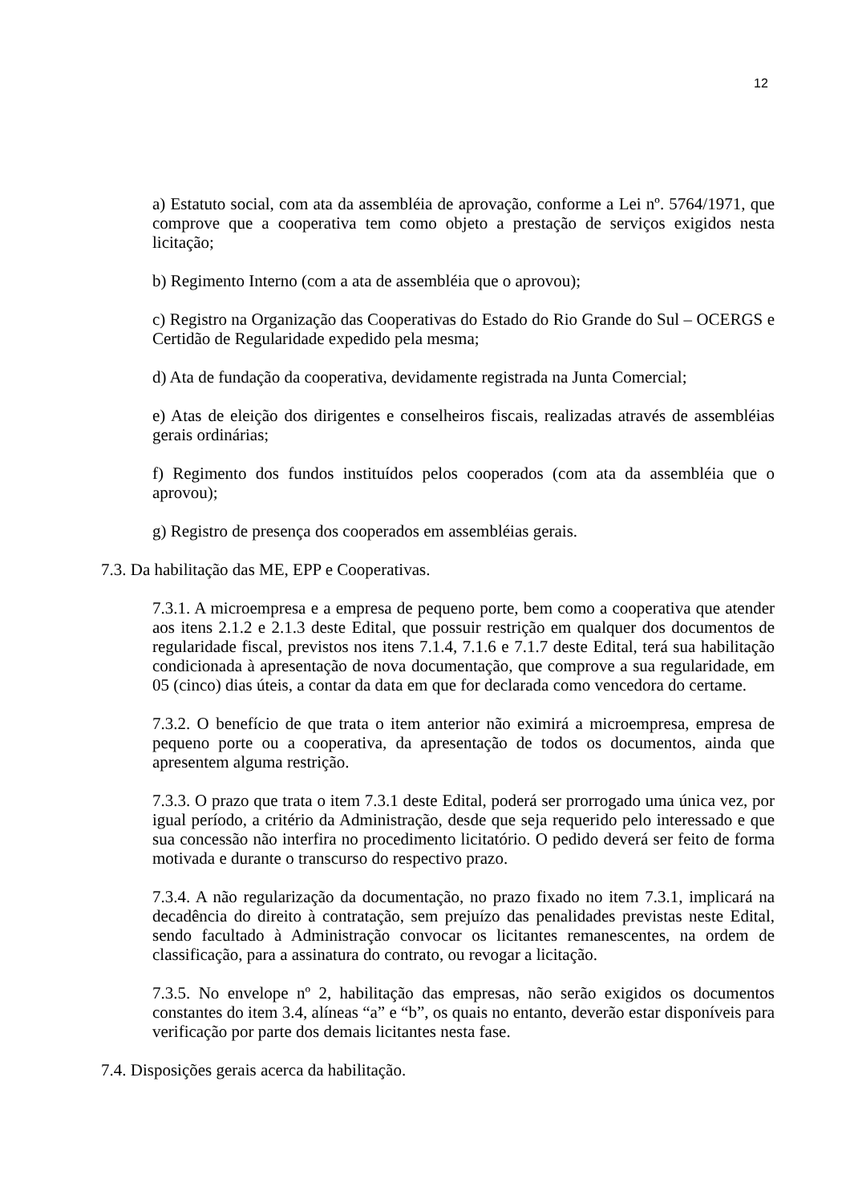12
a) Estatuto social, com ata da assembléia de aprovação, conforme a Lei nº. 5764/1971, que comprove que a cooperativa tem como objeto a prestação de serviços exigidos nesta licitação;
b) Regimento Interno (com a ata de assembléia que o aprovou);
c) Registro na Organização das Cooperativas do Estado do Rio Grande do Sul – OCERGS e Certidão de Regularidade expedido pela mesma;
d) Ata de fundação da cooperativa, devidamente registrada na Junta Comercial;
e) Atas de eleição dos dirigentes e conselheiros fiscais, realizadas através de assembléias gerais ordinárias;
f) Regimento dos fundos instituídos pelos cooperados (com ata da assembléia que o aprovou);
g) Registro de presença dos cooperados em assembléias gerais.
7.3. Da habilitação das ME, EPP e Cooperativas.
7.3.1. A microempresa e a empresa de pequeno porte, bem como a cooperativa que atender aos itens 2.1.2 e 2.1.3 deste Edital, que possuir restrição em qualquer dos documentos de regularidade fiscal, previstos nos itens 7.1.4, 7.1.6 e 7.1.7 deste Edital, terá sua habilitação condicionada à apresentação de nova documentação, que comprove a sua regularidade, em 05 (cinco) dias úteis, a contar da data em que for declarada como vencedora do certame.
7.3.2. O benefício de que trata o item anterior não eximirá a microempresa, empresa de pequeno porte ou a cooperativa, da apresentação de todos os documentos, ainda que apresentem alguma restrição.
7.3.3. O prazo que trata o item 7.3.1 deste Edital, poderá ser prorrogado uma única vez, por igual período, a critério da Administração, desde que seja requerido pelo interessado e que sua concessão não interfira no procedimento licitatório. O pedido deverá ser feito de forma motivada e durante o transcurso do respectivo prazo.
7.3.4. A não regularização da documentação, no prazo fixado no item 7.3.1, implicará na decadência do direito à contratação, sem prejuízo das penalidades previstas neste Edital, sendo facultado à Administração convocar os licitantes remanescentes, na ordem de classificação, para a assinatura do contrato, ou revogar a licitação.
7.3.5. No envelope nº 2, habilitação das empresas, não serão exigidos os documentos constantes do item 3.4, alíneas “a” e “b”, os quais no entanto, deverão estar disponíveis para verificação por parte dos demais licitantes nesta fase.
7.4. Disposições gerais acerca da habilitação.